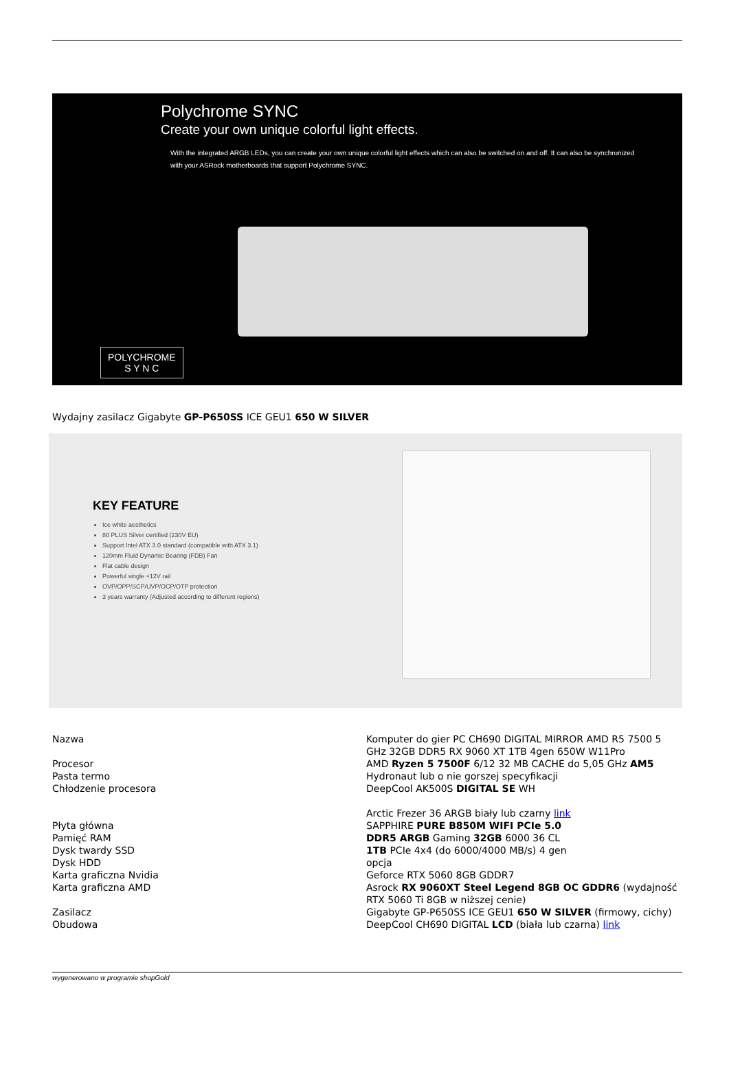Polychrome SYNC
Create your own unique colorful light effects.
With the integrated ARGB LEDs, you can create your own unique colorful light effects which can also be switched on and off. It can also be synchronized with your ASRock motherboards that support Polychrome SYNC.
POLYCHROME
S Y N C
Wydajny zasilacz Gigabyte GP-P650SS ICE GEU1 650 W SILVER
KEY FEATURE
Ice white aesthetics
80 PLUS Silver certified (230V EU)
Support Intel ATX 3.0 standard (compatible with ATX 3.1)
120mm Fluid Dynamic Bearing (FDB) Fan
Flat cable design
Powerful single +12V rail
OVP/OPP/SCP/UVP/OCP/OTP protection
3 years warranty (Adjusted according to different regions)
| Nazwa | Komputer do gier PC CH690 DIGITAL MIRROR AMD R5 7500 5 GHz 32GB DDR5 RX 9060 XT 1TB 4gen 650W W11Pro |
| Procesor | AMD Ryzen 5 7500F 6/12 32 MB CACHE do 5,05 GHz AM5 |
| Pasta termo | Hydronaut lub o nie gorszej specyfikacji |
| Chłodzenie procesora | DeepCool AK500S DIGITAL SE WH Arctic Frezer 36 ARGB biały lub czarny link |
| Płyta główna | SAPPHIRE PURE B850M WIFI PCIe 5.0 |
| Pamięć RAM | DDR5 ARGB Gaming 32GB 6000 36 CL |
| Dysk twardy SSD | 1TB PCIe 4x4 (do 6000/4000 MB/s) 4 gen |
| Dysk HDD | opcja |
| Karta graficzna Nvidia | Geforce RTX 5060 8GB GDDR7 |
| Karta graficzna AMD | Asrock RX 9060XT Steel Legend 8GB OC GDDR6 (wydajność RTX 5060 Ti 8GB w niższej cenie) |
| Zasilacz | Gigabyte GP-P650SS ICE GEU1 650 W SILVER (firmowy, cichy) |
| Obudowa | DeepCool CH690 DIGITAL LCD (biała lub czarna) link |
wygenerowano w programie shopGold